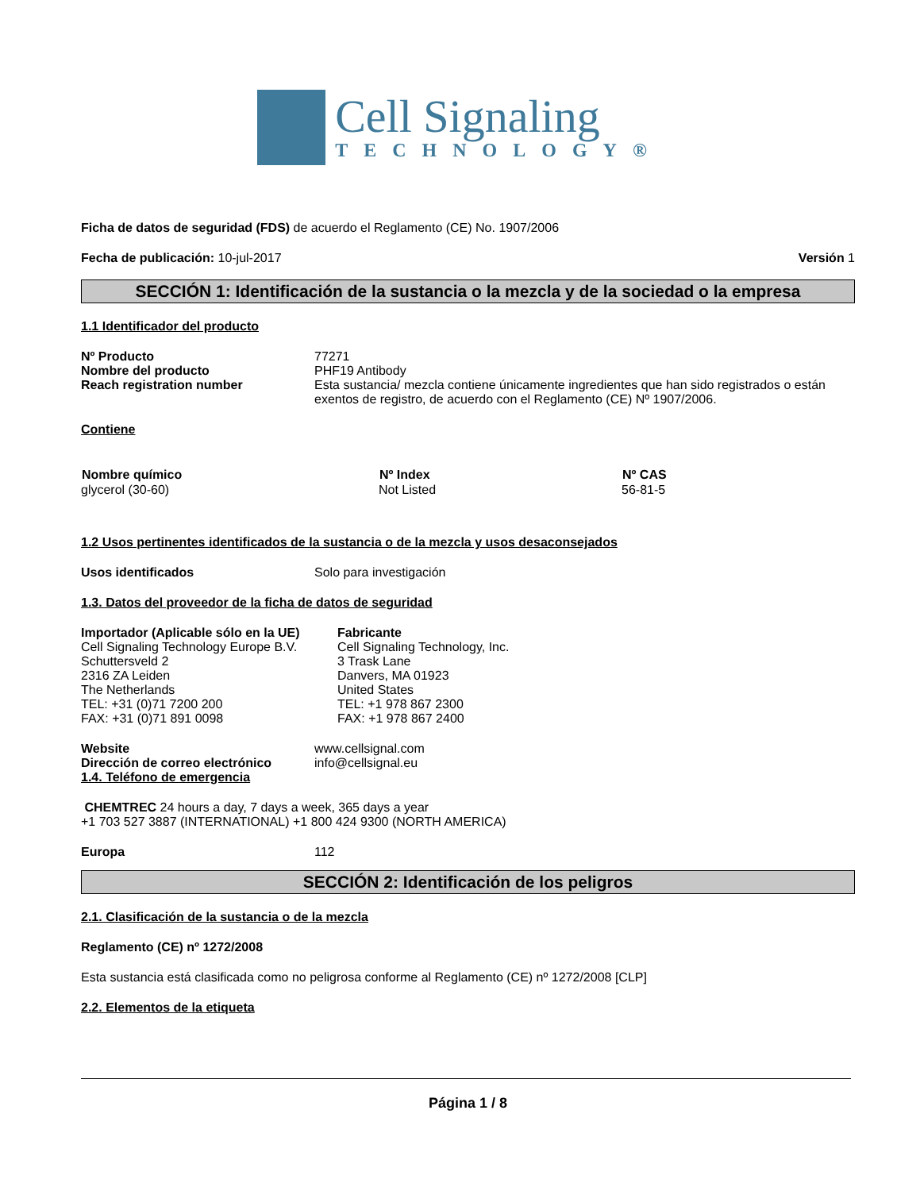Cell Signaling
TECHNOLOGY®
Ficha de datos de seguridad (FDS) de acuerdo el Reglamento (CE) No. 1907/2006
Fecha de publicación: 10-jul-2017 Versión 1
SECCIÓN 1: Identificación de la sustancia o la mezcla y de la sociedad o la empresa
1.1 Identificador del producto
| Nº Producto | 77271 |
| Nombre del producto | PHF19 Antibody |
| Reach registration number | Esta sustancia/ mezcla contiene únicamente ingredientes que han sido registrados o están exentos de registro, de acuerdo con el Reglamento (CE) Nº 1907/2006. |
Contiene
| Nombre químico | Nº Index | Nº CAS |
| --- | --- | --- |
| glycerol (30-60) | Not Listed | 56-81-5 |
1.2 Usos pertinentes identificados de la sustancia o de la mezcla y usos desaconsejados
| Usos identificados | Solo para investigación |
1.3. Datos del proveedor de la ficha de datos de seguridad
| Importador (Aplicable sólo en la UE) Cell Signaling Technology Europe B.V. Schuttersveld 2 2316 ZA Leiden The Netherlands TEL: +31 (0)71 7200 200 FAX: +31 (0)71 891 0098 | Fabricante Cell Signaling Technology, Inc. 3 Trask Lane Danvers, MA 01923 United States TEL: +1 978 867 2300 FAX: +1 978 867 2400 |
| Website | www.cellsignal.com |
| Dirección de correo electrónico | info@cellsignal.eu |
1.4. Teléfono de emergencia
CHEMTREC 24 hours a day, 7 days a week, 365 days a year
+1 703 527 3887 (INTERNATIONAL) +1 800 424 9300 (NORTH AMERICA)
| Europa | 112 |
SECCIÓN 2: Identificación de los peligros
2.1. Clasificación de la sustancia o de la mezcla
Reglamento (CE) nº 1272/2008
Esta sustancia está clasificada como no peligrosa conforme al Reglamento (CE) nº 1272/2008 [CLP]
2.2. Elementos de la etiqueta
Página 1 / 8